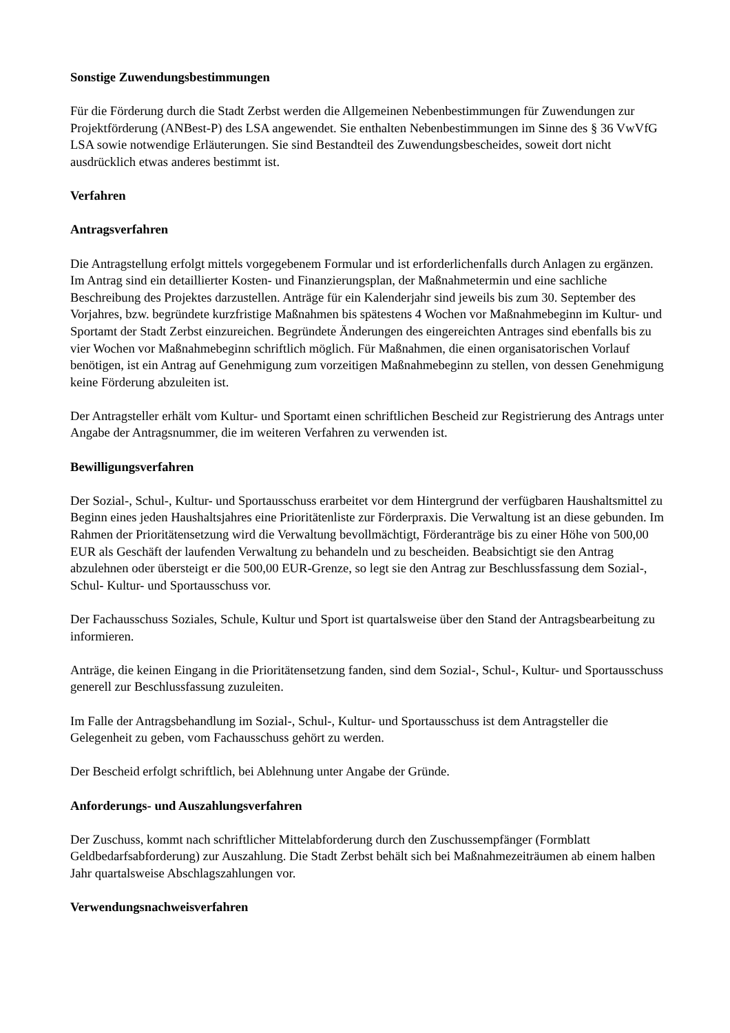Sonstige Zuwendungsbestimmungen
Für die Förderung durch die Stadt Zerbst werden die Allgemeinen Nebenbestimmungen für Zuwendungen zur Projektförderung (ANBest-P) des LSA angewendet. Sie enthalten Nebenbestimmungen im Sinne des § 36 VwVfG LSA sowie notwendige Erläuterungen. Sie sind Bestandteil des Zuwendungsbescheides, soweit dort nicht ausdrücklich etwas anderes bestimmt ist.
Verfahren
Antragsverfahren
Die Antragstellung erfolgt mittels vorgegebenem Formular und ist erforderlichenfalls durch Anlagen zu ergänzen. Im Antrag sind ein detaillierter Kosten- und Finanzierungsplan, der Maßnahmetermin und eine sachliche Beschreibung des Projektes darzustellen. Anträge für ein Kalenderjahr sind jeweils bis zum 30. September des Vorjahres, bzw. begründete kurzfristige Maßnahmen bis spätestens 4 Wochen vor Maßnahmebeginn im Kultur- und Sportamt der Stadt Zerbst einzureichen. Begründete Änderungen des eingereichten Antrages sind ebenfalls bis zu vier Wochen vor Maßnahmebeginn schriftlich möglich. Für Maßnahmen, die einen organisatorischen Vorlauf benötigen, ist ein Antrag auf Genehmigung zum vorzeitigen Maßnahmebeginn zu stellen, von dessen Genehmigung keine Förderung abzuleiten ist.
Der Antragsteller erhält vom Kultur- und Sportamt einen schriftlichen Bescheid zur Registrierung des Antrags unter Angabe der Antragsnummer, die im weiteren Verfahren zu verwenden ist.
Bewilligungsverfahren
Der Sozial-, Schul-, Kultur- und Sportausschuss erarbeitet vor dem Hintergrund der verfügbaren Haushaltsmittel zu Beginn eines jeden Haushaltsjahres eine Prioritätenliste zur Förderpraxis. Die Verwaltung ist an diese gebunden. Im Rahmen der Prioritätensetzung wird die Verwaltung bevollmächtigt, Förderanträge bis zu einer Höhe von 500,00 EUR als Geschäft der laufenden Verwaltung zu behandeln und zu bescheiden. Beabsichtigt sie den Antrag abzulehnen oder übersteigt er die 500,00 EUR-Grenze, so legt sie den Antrag zur Beschlussfassung dem Sozial-, Schul- Kultur- und Sportausschuss vor.
Der Fachausschuss Soziales, Schule, Kultur und Sport ist quartalsweise über den Stand der Antragsbearbeitung zu informieren.
Anträge, die keinen Eingang in die Prioritätensetzung fanden, sind dem Sozial-, Schul-, Kultur- und Sportausschuss generell zur Beschlussfassung zuzuleiten.
Im Falle der Antragsbehandlung im Sozial-, Schul-, Kultur- und Sportausschuss ist dem Antragsteller die Gelegenheit zu geben, vom Fachausschuss gehört zu werden.
Der Bescheid erfolgt schriftlich, bei Ablehnung unter Angabe der Gründe.
Anforderungs- und Auszahlungsverfahren
Der Zuschuss, kommt nach schriftlicher Mittelabforderung durch den Zuschussempfänger (Formblatt Geldbedarfsabforderung) zur Auszahlung. Die Stadt Zerbst behält sich bei Maßnahmezeiträumen ab einem halben Jahr quartalsweise Abschlagszahlungen vor.
Verwendungsnachweisverfahren